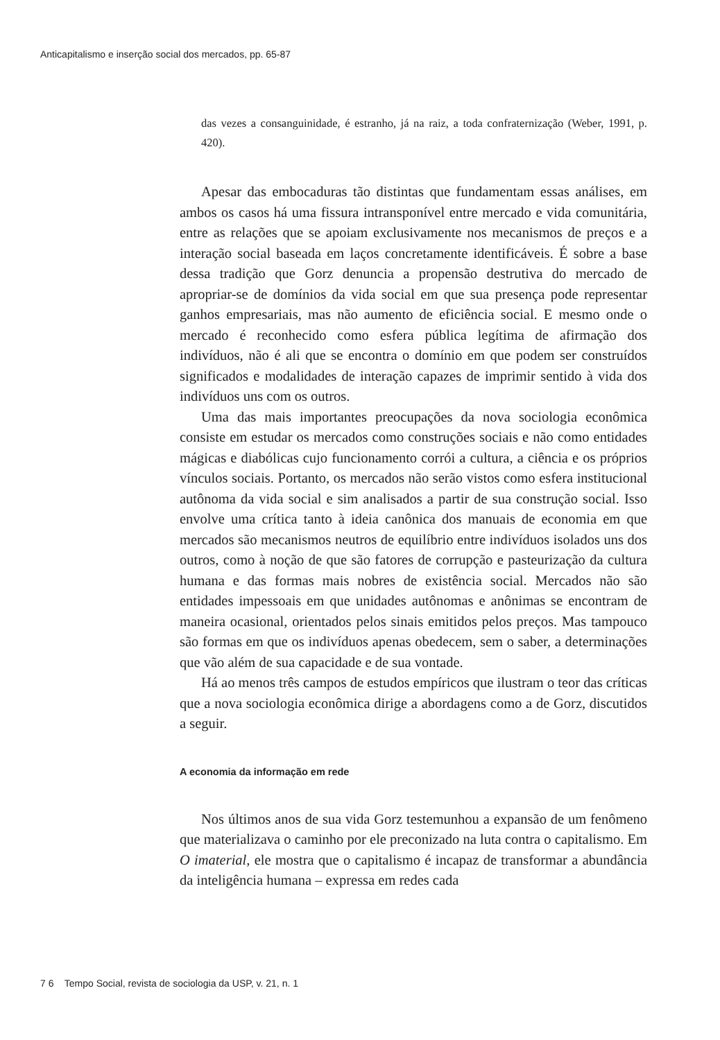Anticapitalismo e inserção social dos mercados, pp. 65-87
das vezes a consanguinidade, é estranho, já na raiz, a toda confraternização (Weber, 1991, p. 420).
Apesar das embocaduras tão distintas que fundamentam essas análises, em ambos os casos há uma fissura intransponível entre mercado e vida comunitária, entre as relações que se apoiam exclusivamente nos mecanismos de preços e a interação social baseada em laços concretamente identificáveis. É sobre a base dessa tradição que Gorz denuncia a propensão destrutiva do mercado de apropriar-se de domínios da vida social em que sua presença pode representar ganhos empresariais, mas não aumento de eficiência social. E mesmo onde o mercado é reconhecido como esfera pública legítima de afirmação dos indivíduos, não é ali que se encontra o domínio em que podem ser construídos significados e modalidades de interação capazes de imprimir sentido à vida dos indivíduos uns com os outros.
Uma das mais importantes preocupações da nova sociologia econômica consiste em estudar os mercados como construções sociais e não como entidades mágicas e diabólicas cujo funcionamento corrói a cultura, a ciência e os próprios vínculos sociais. Portanto, os mercados não serão vistos como esfera institucional autônoma da vida social e sim analisados a partir de sua construção social. Isso envolve uma crítica tanto à ideia canônica dos manuais de economia em que mercados são mecanismos neutros de equilíbrio entre indivíduos isolados uns dos outros, como à noção de que são fatores de corrupção e pasteurização da cultura humana e das formas mais nobres de existência social. Mercados não são entidades impessoais em que unidades autônomas e anônimas se encontram de maneira ocasional, orientados pelos sinais emitidos pelos preços. Mas tampouco são formas em que os indivíduos apenas obedecem, sem o saber, a determinações que vão além de sua capacidade e de sua vontade.
Há ao menos três campos de estudos empíricos que ilustram o teor das críticas que a nova sociologia econômica dirige a abordagens como a de Gorz, discutidos a seguir.
A economia da informação em rede
Nos últimos anos de sua vida Gorz testemunhou a expansão de um fenômeno que materializava o caminho por ele preconizado na luta contra o capitalismo. Em O imaterial, ele mostra que o capitalismo é incapaz de transformar a abundância da inteligência humana – expressa em redes cada
7 6 Tempo Social, revista de sociologia da USP, v. 21, n. 1